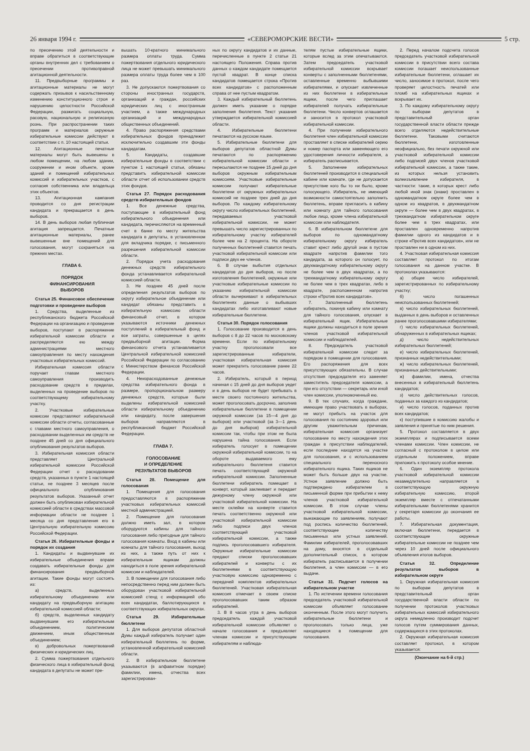26 января 1994 г. «СЕВЕРОМОРСКИЕ ВЕСТИ» 5 стр.
по пресечению этой деятельности и вправе обратиться в соответствующие органы внутренних дел с требованием о пресечении противоправной агитационной деятельности.
11. Предвыборные программы и агитационные материалы не могут содержать призывов к насильственному изменению конституционного строя и нарушению целостности Российской Федерации, разжигать социальную, расовую, национальную и религиозную рознь. При распространении таких программ и материалов окружные избирательные комиссии действуют в соответствии с п. 10 настоящей статьи.
12. Агитационные печатные материалы могут быть вывешены в любом помещении, на любом здании, сооружении и ином объекте, кроме зданий и помещений избирательных комиссий и избирательных участков, с согласия собственника или владельца этих объектов.
13. Агитационная кампания проводится со дня регистрации кандидата и прекращается в день выборов.
14. В день выборов любая публичная агитация запрещается. Печатные агитационные материалы, ранее вывешенные вне помещений для голосования, могут сохраняться на прежних местах.
ГЛАВА 6.
ПОРЯДОК
ФИНАНСИРОВАНИЯ
ВЫБОРОВ
Статья 25. Финансовое обеспечение подготовки и проведение выборов
1. Средства, выделенные из республиканского бюджета Российской Федерации на организацию и проведение выборов, поступают в распоряжение избирательной комиссии области и распределяются ею между администрациями местного самоуправления по месту нахождения участковых избирательных комиссий.
Избирательная комиссия области поручает главам местного самоуправления производить расходование средств в пределах, выделенных на проведение выборов по соответствующему избирательному участку.
2. Участковые избирательные комиссии представляют избирательной комиссии области отчеты, согласованные с главами местного самоуправления, о расходовании выделенных им средств не позднее 45 дней со дня официального опубликования результатов выборов.
3. Избирательная комиссия области представляет Центральной избирательной комиссии Российской Федерации отчет о расходовании средств, указанных в пункте 1 настоящей статьи, не позднее 3 месяцев после официального опубликования результатов выборов. Указанный отчет должен быть опубликован избирательной комиссией области в средствах массовой информации области не позднее 1 месяца со дня представления его в Центральную избирательную комиссию Российской Федерации.
Статья 26. Избирательные фонды и порядок их создания
1. Кандидаты и выдвинувшие их избирательные объединения вправе создавать избирательные фонды для финансирования предвыборной агитации. Такие фонды могут состоять из:
а) средств, выделенных избирательному объединению или кандидату на предвыборную агитацию избирательной комиссией области;
б) средств, выделенных кандидату выдвинувшим его избирательным объединением, политическим движением, иным общественным объединением;
в) добровольных пожертвований физических и юридических лиц.
2. Сумма пожертвования отдельного физического лица в избирательный фонд кандидата в депутаты не может пре-
вышать 10-кратного минимального размера оплаты труда. Сумма пожертвования отдельного юридического лица не может превышать минимального размера оплаты труда более чем в 100 раз.
3. Не допускаются пожертвования со стороны иностранных государств, организаций и граждан, российских юридических лиц с иностранным участием, а также международных организаций и международных общественных объединений.
4. Право распоряжения средствами избирательных фондов принадлежит исключительно создавшим эти фонды кандидатам.
5. Кандидаты, создавшие избирательные фонды в соответствии с пунктом 1 настоящей статьи, обязаны представить избирательной комиссии области отчет об использовании средств этих фондов.
Статья 27. Порядок расходования средств избирательных фондов
1. Все денежные средства, поступающие в избирательный фонд избирательного объединения или кандидата, перечисляются на временный счет в банке по месту жительства кандидата в депутаты, в установленном для вкладчика порядке, с письменного разрешения избирательной комиссии области.
2. Порядок учета расходования денежных средств избирательного фонда устанавливается избирательной комиссией области.
3. Не позднее 45 дней после определения результатов выборов по округу избирательное объединение или кандидат обязаны представить в избирательную комиссию области финансовый отчет, в котором указываются источники денежных поступлений в избирательный фонд и все затраты, совершенные в целях предвыборной агитации. Форма финансового отчета устанавливается Центральной избирательной комиссией Российской Федерации по согласованию с Министерством финансов Российской Федерации.
4. Неизрасходованные денежные средства избирательного фонда в размере, пропорциональном размеру денежных средств, которые были выделены избирательной комиссией области избирательному объединению или кандидату, после завершения выборов направляются в республиканский бюджет Российской Федерации.
ГЛАВА 7.
ГОЛОСОВАНИЕ
И ОПРЕДЕЛЕНИЕ
РЕЗУЛЬТАТОВ ВЫБОРОВ
Статья 28. Помещение для голосования
1. Помещения для голосования предоставляются в распоряжение участковых избирательных комиссий местной администрацией.
2. Помещение для голосования должно иметь зал, в котором оборудуются кабины для тайного голосования либо пригодные для тайного голосования комнаты. Вход в кабины или комнаты для тайного голосования, выход из них, а также путь от них к избирательным ящикам должны находиться в поле зрения избирательной комиссии и наблюдателей.
3. В помещении для голосования либо непосредственно перед ним должен быть оборудован участковой избирательной комиссией стенд с информацией обо всех кандидатах, баллотирующихся в соответствующих избирательных округах.
Статья 29. Избирательные бюллетени
1. Для выборов депутатов областной Думы каждый избиратель получает один избирательный бюллетень по форме, установленной избирательной комиссией области.
2. В избирательном бюллетене указываются (в алфавитном порядке) фамилии, имена, отчества всех зарегистрирован-
ных по округу кандидатов и их данные, перечисленные в пункте 2 статьи 21 настоящего Положения. Справа против данных о каждом кандидате помещается пустой квадрат. В конце списка кандидатов помещается строка «Против всех кандидатов» с расположенным справа от нее пустым квадратом.
3. Каждый избирательный бюллетень должен иметь указание о порядке заполнения бюллетеня. Текст указания утверждается избирательной комиссией области.
4. Избирательные бюллетени печатаются на русском языке.
5. Избирательные бюллетени для выборов депутатов областной Думы печатаются по распоряжению избирательной комиссии области и пересылаются не позднее 15 дней до дня выборов окружным избирательным комиссиям. Участковые избирательные комиссии получают избирательные бюллетени от окружных избирательных комиссий не позднее трех дней до дня выборов. По каждому избирательному округу число избирательных бюллетеней, передаваемых участковой избирательной комиссии, не может превышать число зарегистрированных по избирательному участку избирателей более чем на 2 процента. На обороте полученных бюллетеней ставится печать участковой избирательной комиссии или подписи двух ее членов.
6. В случае выбытия отдельных кандидатов до дня выборов, но после изготовления бюллетеней, окружные или участковые избирательные комиссии по указанию избирательной комиссии области вычеркивают в избирательных бюллетенях данные о выбывших кандидатах либо изготавливают новые избирательные бюллетени.
Статья 30. Порядок голосования
1. Голосование производится в день выборов с 8 до 22 часов по московскому времени. Если по избирательному участку проголосовали все зарегистрированные избиратели, участковая избирательная комиссия может прекратить голосование ранее 22 часов.
2. Избиратель, который в период начиная с 15 дней до дня выборов уедет и в день выборов не будет пребывать в месте своего постоянного жительства, может проголосовать досрочно, заполнив избирательные бюллетени в помещении окружной комиссии (за 15—4 дня до выборов) или участковой (за 3—1 день до дня выборов) избирательной комиссии так, чтобы при этом не была нарушена тайна голосования. Если избиратель голосует в помещении окружной избирательной комиссии, то на обороте выдаваемого ему избирательного бюллетеня ставится печать соответствующей окружной избирательной комиссии. Заполненные бюллетени избиратель помещает в конверт, который заклеивает и передает дежурному члену окружной или участковой избирательной комиссии. На месте склейки на конверте ставится печать соответственно окружной или участковой избирательной комиссии либо подписи двух членов соответствующей участковой избирательной комиссии, а также подпись проголосовавшего избирателя. Окружные избирательные комиссии предают списки проголосовавших избирателей и конверты с их бюллетенями в соответствующую участковую комиссию одновременно с передачей комплектов избирательных бюллетеней. Участковая избирательная комиссия отмечает в своем списке проголосовавших таким образом избирателей.
3. В 8 часов утра в день выборов председатель каждой участковой избирательной комиссии объявляет о начале голосования и предъявляет членам комиссии и присутствующим избирателям и наблюда-
телям пустые избирательные ящики, которые вслед за этим опечатываются. Затем председатель участковой избирательной комиссии вскрывает конверты с заполненными бюллетенями, оставленные временно выбывшими избирателями, и опускает извлеченные из них бюллетени в избирательные ящики, после чего приглашает избирателей получать избирательные бюллетени. Число конвертов оглашается и заносится в протокол участковой избирательной комиссии.
4. При получении избирательного бюллетеня член избирательной комиссии проставляет в списке избирателей серию и номер паспорта или заменяющего его удостоверения личности избирателя, а избиратель расписывается.
5. Заполнение избирательных бюллетеней производится в специальной кабине или комнате, где не допускается присутствие кого бы то ни было, кроме голосующего. Избиратель, не имеющий возможности самостоятельно заполнить бюллетень, вправе пригласить в кабину или комнату для тайного голосования любое лицо, кроме члена избирательной комиссии или наблюдателя.
6. В избирательном бюллетене для выборов по одномандатному избирательному округу избиратель ставит крест либо другой знак в пустом квадрате напротив фамилии того кандидата, за которого он голосует, по двухмандатному избирательному округу не более чем в двух квадратах, а по трехмандатному избирательному округу не более чем в трех квадратах, либо в квадрате, расположенном напротив строки «Против всех кандидатов».
7. Заполненный бюллетень избиратель, покинув кабину или комнату для тайного голосования, опускает в избирательный ящик. Избирательные ящики должны находиться в поле зрения членов участковой избирательной комиссии и наблюдателей.
8. Председатель участковой избирательной комиссии следит за порядком в помещении для голосования. Его распоряжения для всех присутствующих обязательны. В случае отсутствия председателя его заменяет заместитель председателя комиссии, а при его отсутствии — секретарь или иной член комиссии, уполномоченный ею.
9. В тех случаях, когда граждане, имеющие право участвовать в выборах, не могут прибыть на участок для голосования по состоянию здоровья или другим уважительным причинам, избирательная комиссия организует голосование по месту нахождения этих граждан в присутствии наблюдателей, если последние находятся на участке для голосования, и с использованием специального переносного избирательного ящика. Таких ящиков не может быть больше двух на участке. Устное заявление должно быть подтверждено избирателем в письменной форме при прибытии к нему членов участковой избирательной комиссии. В этом случае члены участковой избирательной комиссии, выезжающие по заявлениям, получают под роспись количество бюллетеней, соответствующее количеству письменных или устных заявлений. Фамилии избирателей, проголосовавших на дому, вносятся в отдельный дополнительный список, в котором избиратель расписывается в получении бюллетеня, а член комиссии — в его выдаче.
Статья 31. Подсчет голосов на избирательном участке
1. По истечении времени голосования председатель участковой избирательной комиссии объявляет голосование оконченным. После этого могут получить избирательные бюллетени и проголосовать только лица, уже находящиеся в помещении для голосования.
2. Перед началом подсчета голосов председатель участковой избирательной комиссии в присутствии всего состава комиссии погашает неиспользованные избирательные бюллетени, оглашает их число, заносимое в протокол, после чего проверяет целостность печатей или пломб на избирательных ящиках и вскрывает их.
3. По каждому избирательному округу по выборам депутатов в представительный орган государственной власти области прежде всего отделяются недействительные бюллетени. Таковыми считаются бюллетени, изготовленные неофициально, без печати окружной или участковой избирательной комиссии либо подписей двух членов участковой избирательной комиссии, а также такие, из которых нельзя установить волеизъявление избирателя, в частности: такие, в которых крест либо любой иной знак (знаки) проставлен в одномандатном округе более чем в одном из квадратов, в двухмандатном округе — более чем в двух квадратах, в трехмандатном избирательном округе более чем в трех квадратах, или проставлен одновременно напротив фамилии одного из кандидатов и в строке «Против всех кандидатов», или не проставлен ни в одном из них.
4. Участковая избирательная комиссия составляет протокол по итогам голосования на данном участке. В протоколах указываются:
а) общее число избирателей, зарегистрированных по избирательному участку;
б) число погашенных неиспользованных бюллетеней;
в) число избирательных бюллетеней, выданных в день выборов и оставленных ранее проголосовавшими избирателями;
г) число избирательных бюллетеней, обнаруженных в избирательных ящиках;
д) число недействительных избирательных бюллетеней;
е) число избирательных бюллетеней, признанных недействительными;
ж) число избирательных бюллетеней, признанных действительными;
ж) фамилии, имена, отчества внесенных в избирательный бюллетень кандидатов;
з) число действительных голосов, поданных за каждого из кандидатов;
и) число голосов, поданных против всех кандидатов;
к) поступившие в комиссию жалобы и заявления и принятые по ним решения.
5. Протокол составляется в двух экземплярах и подписывается всеми членами комиссии. Член комиссии, не согласный с протоколом в целом или отдельным положением, вправе приложить к протоколу особое мнение.
6. Один экземпляр протокола участковой избирательной комиссии незамедлительно направляется в соответствующую окружную избирательную комиссию, второй экземпляр вместе с отпечатанными избирательными бюллетенями хранится у секретаря комиссии до окончания ее работы.
7. Избирательная документация, включая бюллетени, передается в соответствующие окружные избирательные комиссии не позднее чем через 10 дней после официального объявления итогов выборов.
Статья 32. Определение результатов выборов в избирательном округе
1. Окружная избирательная комиссия по выборам депутатов в представительный орган государственной власти области по получении протоколов участковых избирательных комиссий избирательного округа немедленно производит подсчет голосов путем суммирования данных, содержащихся в этих протоколах.
2. Окружная избирательная комиссия составляет протокол, в котором указывается:
(Окончание на 6-й стр.)